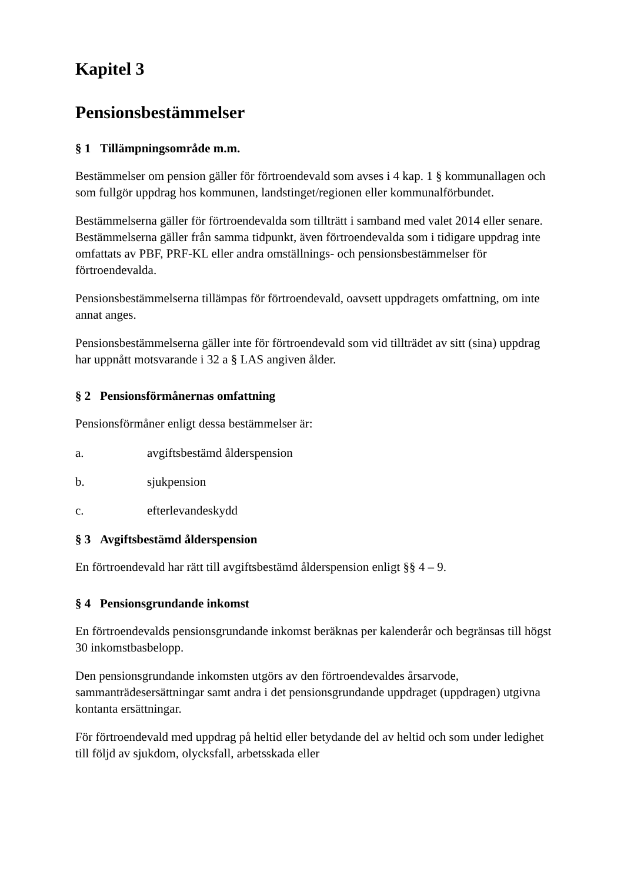Kapitel 3
Pensionsbestämmelser
§ 1 Tillämpningsområde m.m.
Bestämmelser om pension gäller för förtroendevald som avses i 4 kap. 1 § kommunallagen och som fullgör uppdrag hos kommunen, landstinget/regionen eller kommunalförbundet.
Bestämmelserna gäller för förtroendevalda som tillträtt i samband med valet 2014 eller senare. Bestämmelserna gäller från samma tidpunkt, även förtroendevalda som i tidigare uppdrag inte omfattats av PBF, PRF-KL eller andra omställnings- och pensionsbestämmelser för förtroendevalda.
Pensionsbestämmelserna tillämpas för förtroendevald, oavsett uppdragets omfattning, om inte annat anges.
Pensionsbestämmelserna gäller inte för förtroendevald som vid tillträdet av sitt (sina) uppdrag har uppnått motsvarande i 32 a § LAS angiven ålder.
§ 2 Pensionsförmånernas omfattning
Pensionsförmåner enligt dessa bestämmelser är:
a. avgiftsbestämd ålderspension
b. sjukpension
c. efterlevandeskydd
§ 3 Avgiftsbestämd ålderspension
En förtroendevald har rätt till avgiftsbestämd ålderspension enligt §§ 4 – 9.
§ 4 Pensionsgrundande inkomst
En förtroendevalds pensionsgrundande inkomst beräknas per kalenderår och begränsas till högst 30 inkomstbasbelopp.
Den pensionsgrundande inkomsten utgörs av den förtroendevaldes årsarvode, sammanträdesersättningar samt andra i det pensionsgrundande uppdraget (uppdragen) utgivna kontanta ersättningar.
För förtroendevald med uppdrag på heltid eller betydande del av heltid och som under ledighet till följd av sjukdom, olycksfall, arbetsskada eller